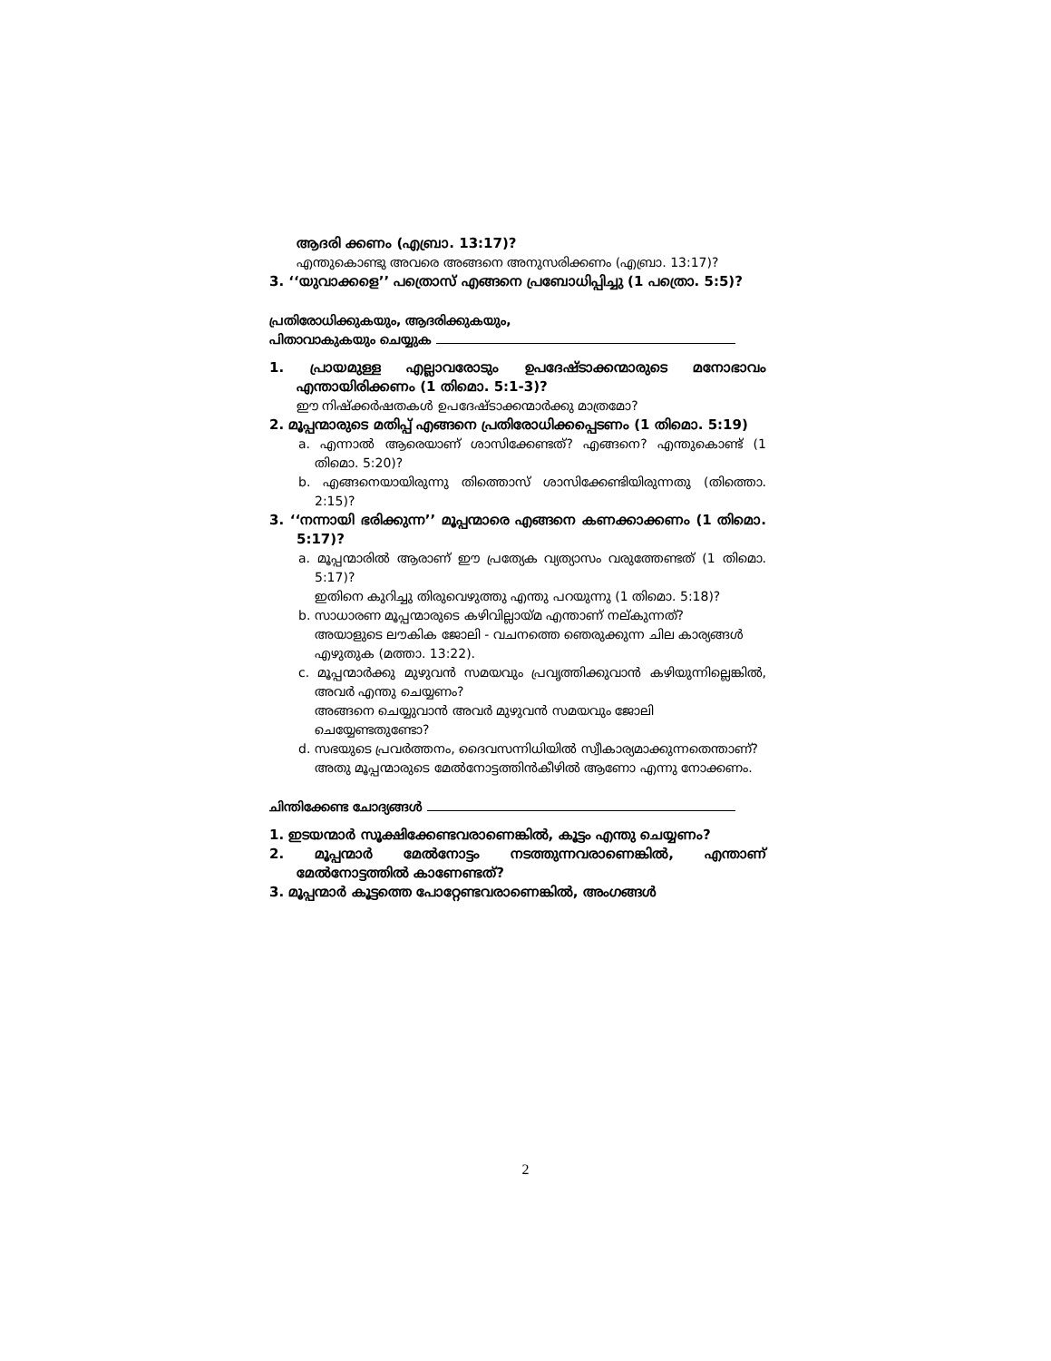ആദരി ക്കണം (എബ്രാ. 13:17)?
എന്തുകൊണ്ടു അവരെ അങ്ങനെ അനുസരിക്കണം (എബ്രാ. 13:17)?
3. ‘‘യുവാക്കളെ’’ പത്രൊസ് എങ്ങനെ പ്രബോധിപ്പിച്ചു (1 പത്രൊ. 5:5)?
പ്രതിരോധിക്കുകയും, ആദരിക്കുകയും,
പിതാവാകുകയും ചെയ്യുക
1. പ്രായമുള്ള എല്ലാവരോടും ഉപദേഷ്ടാക്കന്മാരുടെ മനോഭാവം എന്തായിരിക്കണം (1 തിമൊ. 5:1-3)?
ഈ നിഷ്ക്കർഷതകൾ ഉപദേഷ്ടാക്കന്മാർക്കു മാത്രമോ?
2. മൂപ്പന്മാരുടെ മതിപ്പ് എങ്ങനെ പ്രതിരോധിക്കപ്പെടണം (1 തിമൊ. 5:19)
a. എന്നാൽ ആരെയാണ് ശാസിക്കേണ്ടത്? എങ്ങനെ? എന്തുകൊണ്ട് (1 തിമൊ. 5:20)?
b. എങ്ങനെയായിരുന്നു തിത്തൊസ് ശാസിക്കേണ്ടിയിരുന്നതു (തിത്തൊ. 2:15)?
3. ‘‘നന്നായി ഭരിക്കുന്ന’’ മൂപ്പന്മാരെ എങ്ങനെ കണക്കാക്കണം (1 തിമൊ. 5:17)?
a. മൂപ്പന്മാരിൽ ആരാണ് ഈ പ്രത്യേക വ്യത്യാസം വരുത്തേണ്ടത് (1 തിമൊ. 5:17)?
ഇതിനെ കുറിച്ചു തിരുവെഴുത്തു എന്തു പറയുന്നു (1 തിമൊ. 5:18)?
b. സാധാരണ മൂപ്പന്മാരുടെ കഴിവില്ലായ്മ എന്താണ് നല്കുന്നത്?
അയാളുടെ ലൗകിക ജോലി - വചനത്തെ ഞെരുക്കുന്ന ചില കാര്യങ്ങൾ എഴുതുക (മത്താ. 13:22).
c. മൂപ്പന്മാർക്കു മുഴുവൻ സമയവും പ്രവൃത്തിക്കുവാൻ കഴിയുന്നില്ലെങ്കിൽ, അവർ എന്തു ചെയ്യണം?
അങ്ങനെ ചെയ്യുവാൻ അവർ മുഴുവൻ സമയവും ജോലി ചെയ്യേണ്ടതുണ്ടോ?
d. സഭയുടെ പ്രവർത്തനം, ദൈവസന്നിധിയിൽ സ്വീകാര്യമാക്കുന്നതെന്താണ്?
അതു മൂപ്പന്മാരുടെ മേൽനോട്ടത്തിൻകീഴിൽ ആണോ എന്നു നോക്കണം.
ചിന്തിക്കേണ്ട ചോദ്യങ്ങൾ
1. ഇടയന്മാർ സൂക്ഷിക്കേണ്ടവരാണെങ്കിൽ, കൂട്ടം എന്തു ചെയ്യണം?
2. മൂപ്പന്മാർ മേൽനോട്ടം നടത്തുന്നവരാണെങ്കിൽ, എന്താണ് മേൽനോട്ടത്തിൽ കാണേണ്ടത്?
3. മൂപ്പന്മാർ കൂട്ടത്തെ പോറ്റേണ്ടവരാണെങ്കിൽ, അംഗങ്ങൾ
2